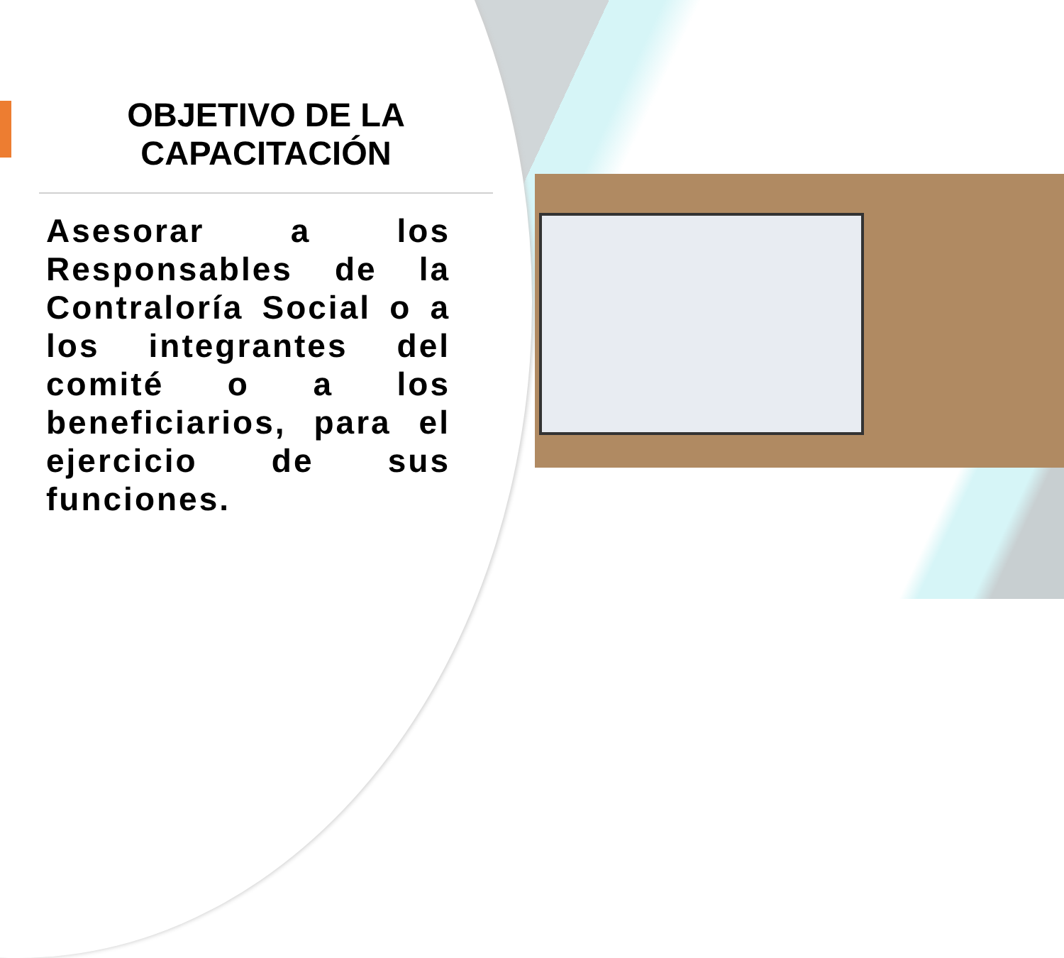OBJETIVO DE LA CAPACITACIÓN
Asesorar a los Responsables de la Contraloría Social o a los integrantes del comité o a los beneficiarios, para el ejercicio de sus funciones.